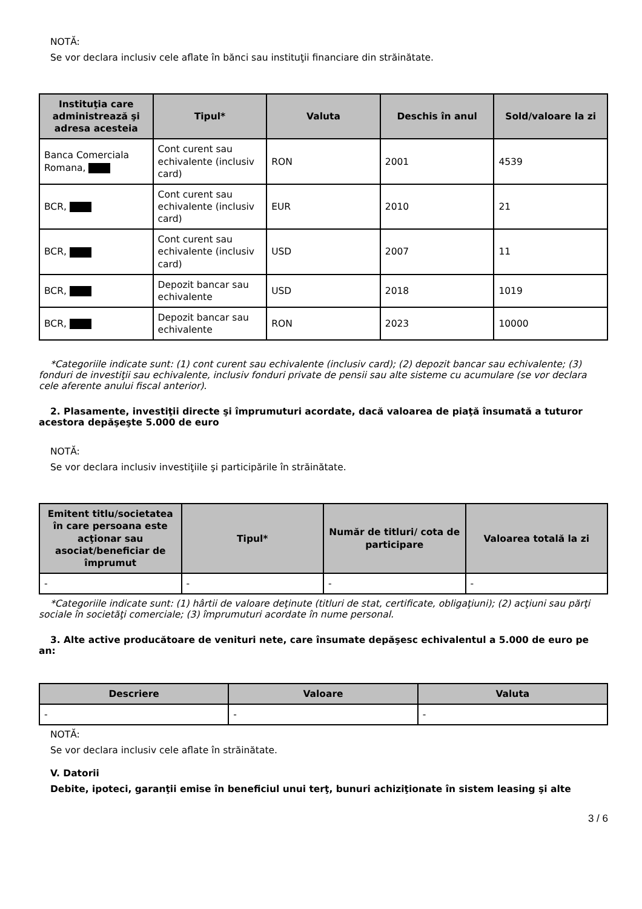NOTĂ:
Se vor declara inclusiv cele aflate în bănci sau instituţii financiare din străinătate.
| Instituţia care administrează şi adresa acesteia | Tipul* | Valuta | Deschis în anul | Sold/valoare la zi |
| --- | --- | --- | --- | --- |
| Banca Comerciala Romana, | Cont curent sau echivalente (inclusiv card) | RON | 2001 | 4539 |
| BCR, | Cont curent sau echivalente (inclusiv card) | EUR | 2010 | 21 |
| BCR, | Cont curent sau echivalente (inclusiv card) | USD | 2007 | 11 |
| BCR, | Depozit bancar sau echivalente | USD | 2018 | 1019 |
| BCR, | Depozit bancar sau echivalente | RON | 2023 | 10000 |
*Categoriile indicate sunt: (1) cont curent sau echivalente (inclusiv card); (2) depozit bancar sau echivalente; (3) fonduri de investiţii sau echivalente, inclusiv fonduri private de pensii sau alte sisteme cu acumulare (se vor declara cele aferente anului fiscal anterior).
2. Plasamente, investiţii directe şi împrumuturi acordate, dacă valoarea de piaţă însumată a tuturor acestora depăşeşte 5.000 de euro
NOTĂ:
Se vor declara inclusiv investiţiile şi participările în străinătate.
| Emitent titlu/societatea în care persoana este acţionar sau asociat/beneficiar de împrumut | Tipul* | Număr de titluri/ cota de participare | Valoarea totală la zi |
| --- | --- | --- | --- |
| - | - | - | - |
*Categoriile indicate sunt: (1) hârtii de valoare deţinute (titluri de stat, certificate, obligaţiuni); (2) acţiuni sau părţi sociale în societăţi comerciale; (3) împrumuturi acordate în nume personal.
3. Alte active producătoare de venituri nete, care însumate depăşesc echivalentul a 5.000 de euro pe an:
| Descriere | Valoare | Valuta |
| --- | --- | --- |
| - | - | - |
NOTĂ:
Se vor declara inclusiv cele aflate în străinătate.
V. Datorii
Debite, ipoteci, garanţii emise în beneficiul unui terţ, bunuri achiziţionate în sistem leasing şi alte
3 / 6